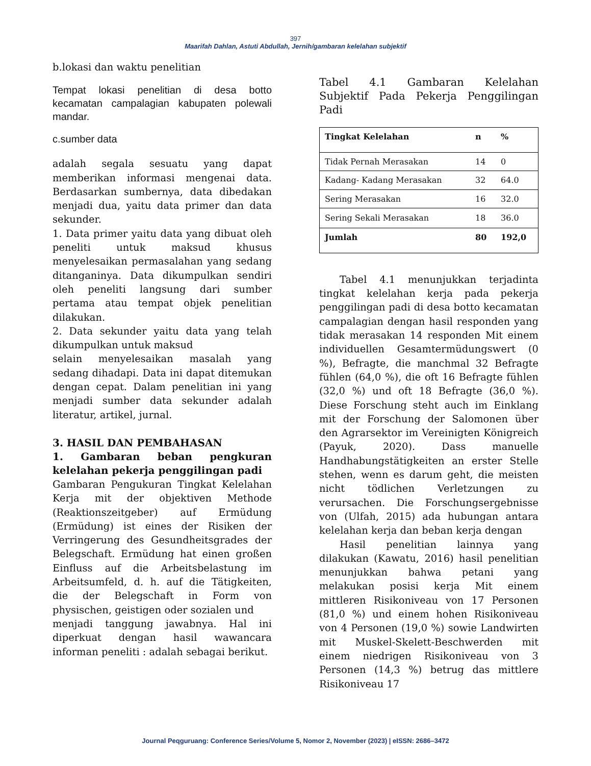397
Maarifah Dahlan, Astuti Abdullah, Jernih/gambaran kelelahan subjektif
b.lokasi dan waktu penelitian
Tempat lokasi penelitian di desa botto kecamatan campalagian kabupaten polewali mandar.
c.sumber data
adalah segala sesuatu yang dapat memberikan informasi mengenai data. Berdasarkan sumbernya, data dibedakan menjadi dua, yaitu data primer dan data sekunder.
1. Data primer yaitu data yang dibuat oleh peneliti untuk maksud khusus menyelesaikan permasalahan yang sedang ditanganinya. Data dikumpulkan sendiri oleh peneliti langsung dari sumber pertama atau tempat objek penelitian dilakukan.
2. Data sekunder yaitu data yang telah dikumpulkan untuk maksud
selain menyelesaikan masalah yang sedang dihadapi. Data ini dapat ditemukan dengan cepat. Dalam penelitian ini yang menjadi sumber data sekunder adalah literatur, artikel, jurnal.
3. HASIL DAN PEMBAHASAN
1. Gambaran beban pengkuran kelelahan pekerja penggilingan padi
Gambaran Pengukuran Tingkat Kelelahan Kerja mit der objektiven Methode (Reaktionszeitgeber) auf Ermüdung (Ermüdung) ist eines der Risiken der Verringerung des Gesundheitsgrades der Belegschaft. Ermüdung hat einen großen Einfluss auf die Arbeitsbelastung im Arbeitsumfeld, d. h. auf die Tätigkeiten, die der Belegschaft in Form von physischen, geistigen oder sozialen und
menjadi tanggung jawabnya. Hal ini diperkuat dengan hasil wawancara informan peneliti : adalah sebagai berikut.
Tabel 4.1 Gambaran Kelelahan Subjektif Pada Pekerja Penggilingan Padi
| Tingkat Kelelahan | n | % |
| Tidak Pernah Merasakan | 14 | 0 |
| Kadang- Kadang Merasakan | 32 | 64.0 |
| Sering Merasakan | 16 | 32.0 |
| Sering Sekali Merasakan | 18 | 36.0 |
| Jumlah | 80 | 192,0 |
Tabel 4.1 menunjukkan terjadinta tingkat kelelahan kerja pada pekerja penggilingan padi di desa botto kecamatan campalagian dengan hasil responden yang tidak merasakan 14 responden Mit einem individuellen Gesamtermüdungswert (0 %), Befragte, die manchmal 32 Befragte fühlen (64,0 %), die oft 16 Befragte fühlen (32,0 %) und oft 18 Befragte (36,0 %). Diese Forschung steht auch im Einklang mit der Forschung der Salomonen über den Agrarsektor im Vereinigten Königreich (Payuk, 2020). Dass manuelle Handhabungstätigkeiten an erster Stelle stehen, wenn es darum geht, die meisten nicht tödlichen Verletzungen zu verursachen. Die Forschungsergebnisse von (Ulfah, 2015) ada hubungan antara kelelahan kerja dan beban kerja dengan
Hasil penelitian lainnya yang dilakukan (Kawatu, 2016) hasil penelitian menunjukkan bahwa petani yang melakukan posisi kerja Mit einem mittleren Risikoniveau von 17 Personen (81,0 %) und einem hohen Risikoniveau von 4 Personen (19,0 %) sowie Landwirten mit Muskel-Skelett-Beschwerden mit einem niedrigen Risikoniveau von 3 Personen (14,3 %) betrug das mittlere Risikoniveau 17
Journal Peqguruang: Conference Series/Volume 5, Nomor 2, November (2023) | eISSN: 2686–3472